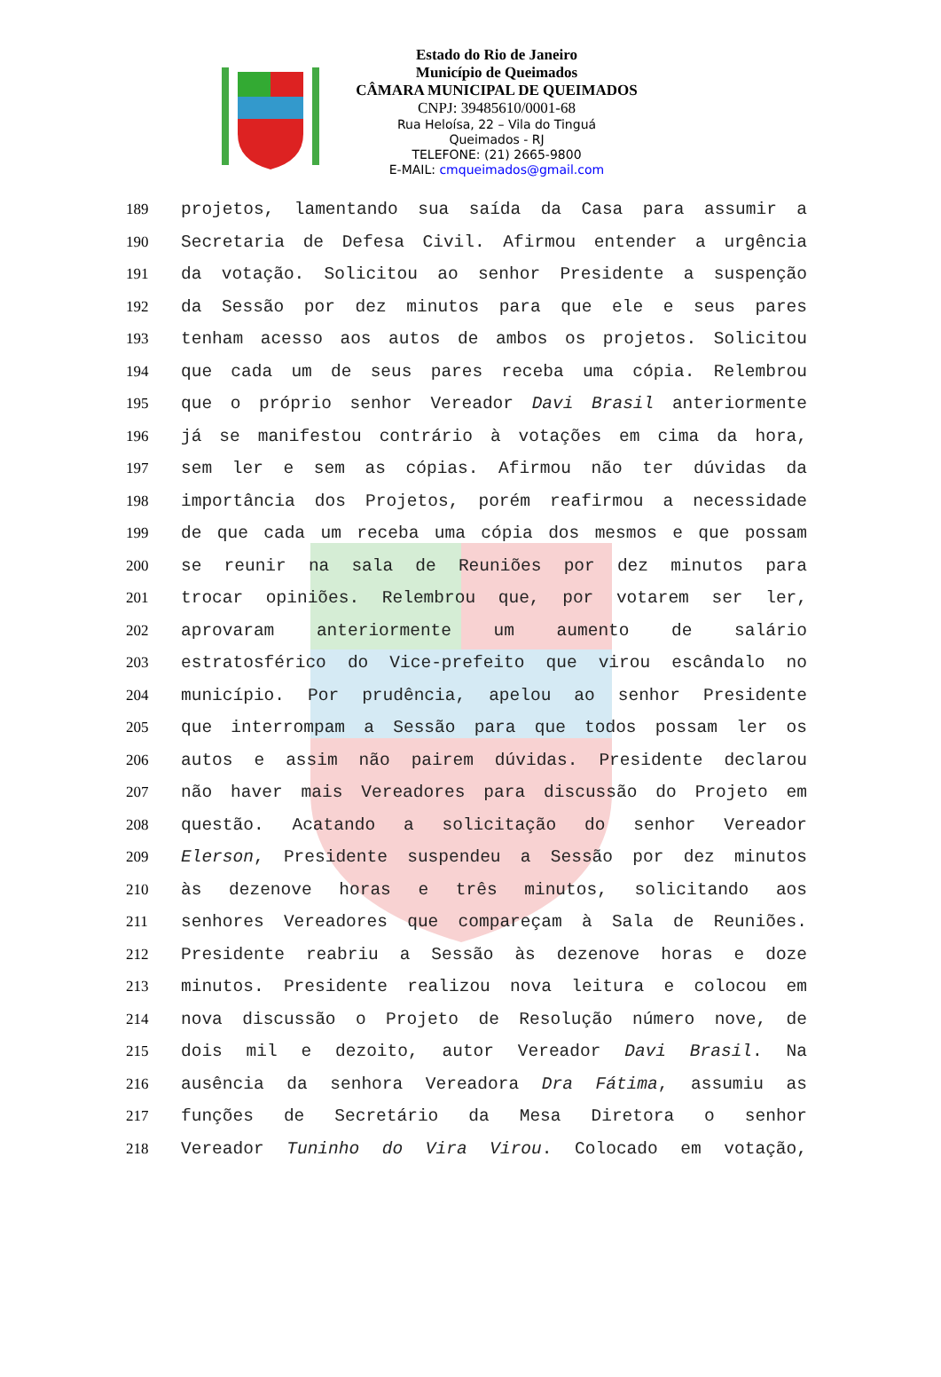Estado do Rio de Janeiro
Município de Queimados
CÂMARA MUNICIPAL DE QUEIMADOS
CNPJ: 39485610/0001-68
Rua Heloísa, 22 – Vila do Tinguá
Queimados - RJ
TELEFONE: (21) 2665-9800
E-MAIL: cmqueimados@gmail.com
189 projetos, lamentando sua saída da Casa para assumir a
190 Secretaria de Defesa Civil. Afirmou entender a urgência
191 da votação. Solicitou ao senhor Presidente a suspenção
192 da Sessão por dez minutos para que ele e seus pares
193 tenham acesso aos autos de ambos os projetos. Solicitou
194 que cada um de seus pares receba uma cópia. Relembrou
195 que o próprio senhor Vereador Davi Brasil anteriormente
196 já se manifestou contrário à votações em cima da hora,
197 sem ler e sem as cópias. Afirmou não ter dúvidas da
198 importância dos Projetos, porém reafirmou a necessidade
199 de que cada um receba uma cópia dos mesmos e que possam
200 se reunir na sala de Reuniões por dez minutos para
201 trocar opiniões. Relembrou que, por votarem ser ler,
202 aprovaram anteriormente um aumento de salário
203 estratosférico do Vice-prefeito que virou escândalo no
204 município. Por prudência, apelou ao senhor Presidente
205 que interrompam a Sessão para que todos possam ler os
206 autos e assim não pairem dúvidas. Presidente declarou
207 não haver mais Vereadores para discussão do Projeto em
208 questão. Acatando a solicitação do senhor Vereador
209 Elerson, Presidente suspendeu a Sessão por dez minutos
210 às dezenove horas e três minutos, solicitando aos
211 senhores Vereadores que compareçam à Sala de Reuniões.
212 Presidente reabriu a Sessão às dezenove horas e doze
213 minutos. Presidente realizou nova leitura e colocou em
214 nova discussão o Projeto de Resolução número nove, de
215 dois mil e dezoito, autor Vereador Davi Brasil. Na
216 ausência da senhora Vereadora Dra Fátima, assumiu as
217 funções de Secretário da Mesa Diretora o senhor
218 Vereador Tuninho do Vira Virou. Colocado em votação,